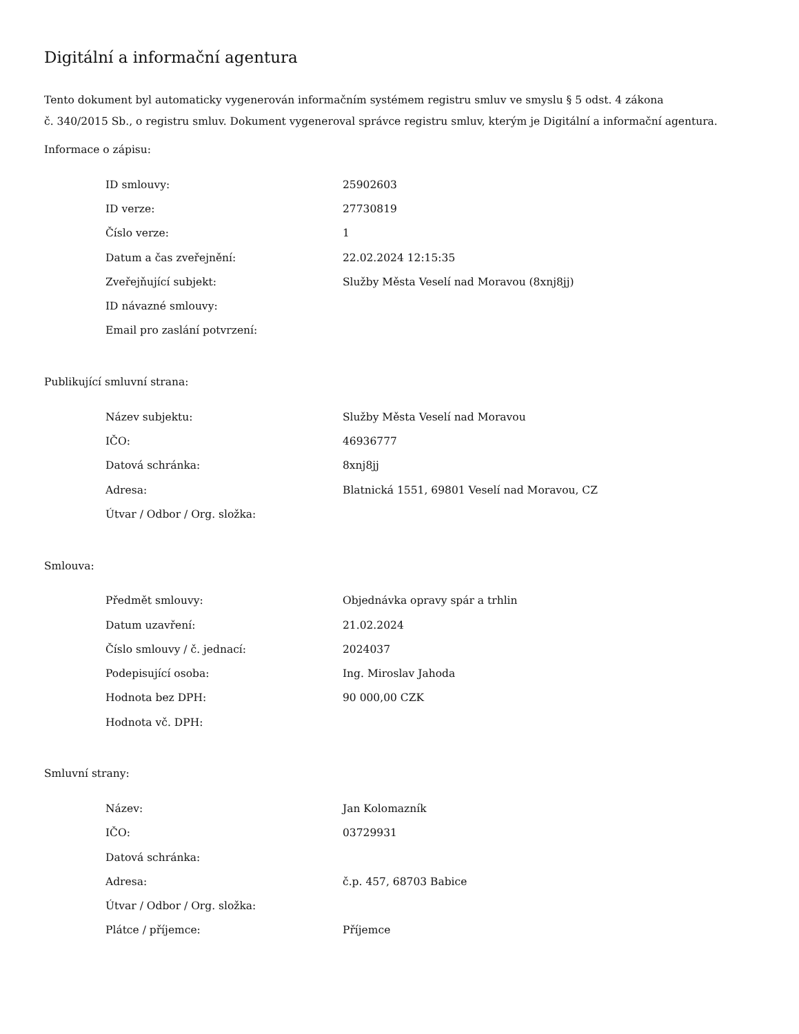Digitální a informační agentura
Tento dokument byl automaticky vygenerován informačním systémem registru smluv ve smyslu § 5 odst. 4 zákona
č. 340/2015 Sb., o registru smluv. Dokument vygeneroval správce registru smluv, kterým je Digitální a informační agentura.
Informace o zápisu:
| ID smlouvy: | 25902603 |
| ID verze: | 27730819 |
| Číslo verze: | 1 |
| Datum a čas zveřejnění: | 22.02.2024 12:15:35 |
| Zveřejňující subjekt: | Služby Města Veselí nad Moravou (8xnj8jj) |
| ID návazné smlouvy: | |
| Email pro zaslání potvrzení: | |
Publikující smluvní strana:
| Název subjektu: | Služby Města Veselí nad Moravou |
| IČO: | 46936777 |
| Datová schránka: | 8xnj8jj |
| Adresa: | Blatnická 1551, 69801 Veselí nad Moravou, CZ |
| Útvar / Odbor / Org. složka: | |
Smlouva:
| Předmět smlouvy: | Objednávka opravy spár a trhlin |
| Datum uzavření: | 21.02.2024 |
| Číslo smlouvy / č. jednací: | 2024037 |
| Podepisující osoba: | Ing. Miroslav Jahoda |
| Hodnota bez DPH: | 90 000,00 CZK |
| Hodnota vč. DPH: | |
Smluvní strany:
| Název: | Jan Kolomazník |
| IČO: | 03729931 |
| Datová schránka: | |
| Adresa: | č.p. 457, 68703 Babice |
| Útvar / Odbor / Org. složka: | |
| Plátce / příjemce: | Příjemce |